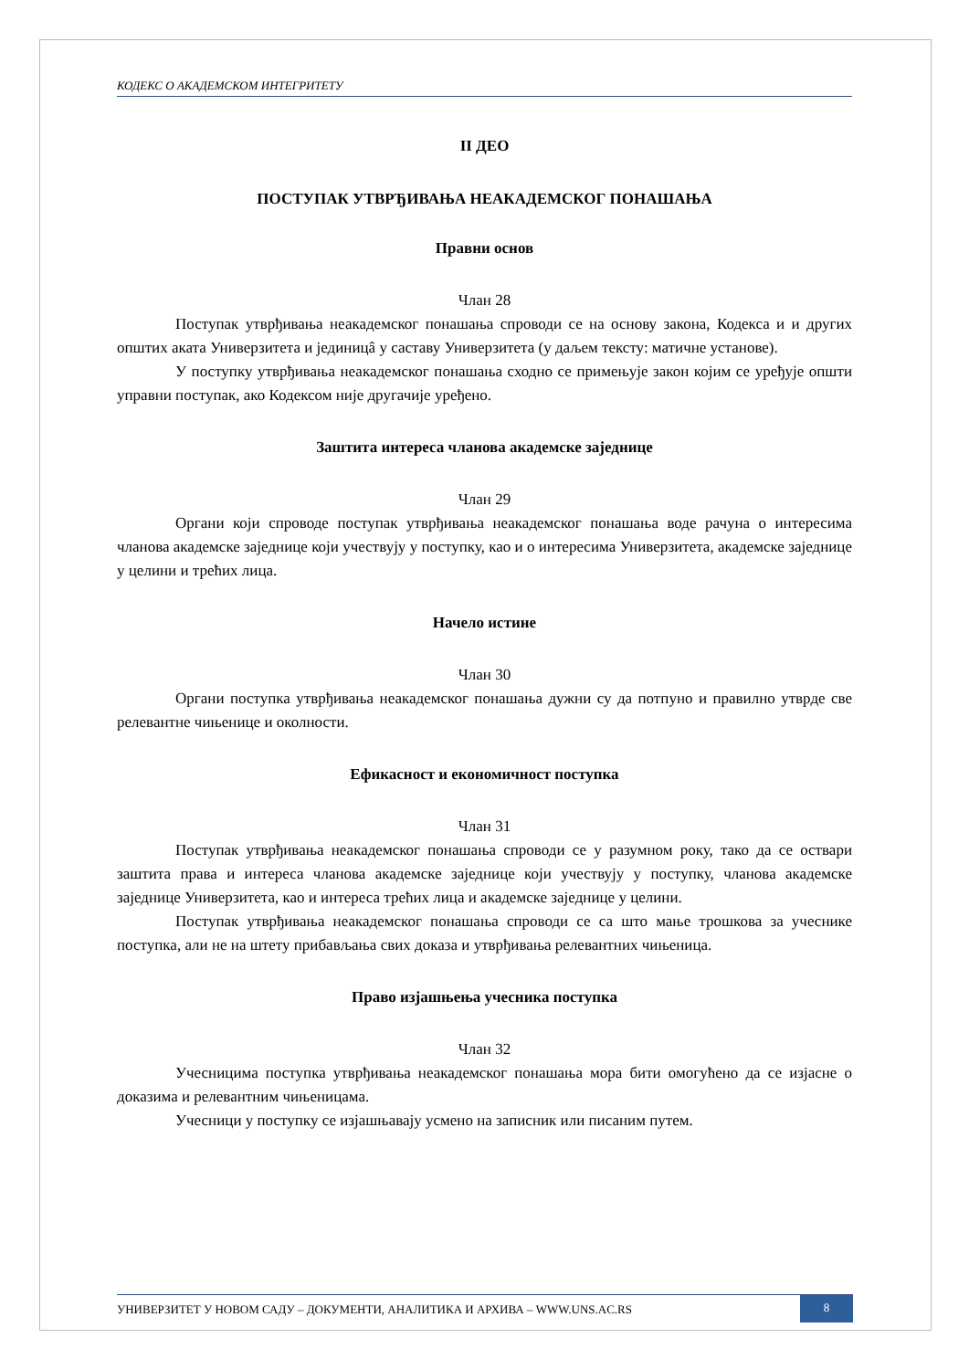КОДЕКС О АКАДЕМСКОМ ИНТЕГРИТЕТУ
II ДЕО
ПОСТУПАК УТВРЂИВАЊА НЕАКАДЕМСКОГ ПОНАШАЊА
Правни основ
Члан 28
Поступак утврђивања неакадемског понашања спроводи се на основу закона, Кодекса и и других општих аката Универзитета и јединицâ у саставу Универзитета (у даљем тексту: матичне установе).
У поступку утврђивања неакадемског понашања сходно се примењује закон којим се уређује општи управни поступак, ако Кодексом није другачије уређено.
Заштита интереса чланова академске заједнице
Члан 29
Органи који спроводе поступак утврђивања неакадемског понашања воде рачуна о интересима чланова академске заједнице који учествују у поступку, као и о интересима Универзитета, академске заједнице у целини и трећих лица.
Начело истине
Члан 30
Органи поступка утврђивања неакадемског понашања дужни су да потпуно и правилно утврде све релевантне чињенице и околности.
Ефикасност и економичност поступка
Члан 31
Поступак утврђивања неакадемског понашања спроводи се у разумном року, тако да се оствари заштита права и интереса чланова академске заједнице који учествују у поступку, чланова академске заједнице Универзитета, као и интереса трећих лица и академске заједнице у целини.
Поступак утврђивања неакадемског понашања спроводи се са што мање трошкова за учеснике поступка, али не на штету прибављања свих доказа и утврђивања релевантних чињеница.
Право изјашњења учесника поступка
Члан 32
Учесницима поступка утврђивања неакадемског понашања мора бити омогућено да се изјасне о доказима и релевантним чињеницама.
Учесници у поступку се изјашњавају усмено на записник или писаним путем.
УНИВЕРЗИТЕТ У НОВОМ САДУ – ДОКУМЕНТИ, АНАЛИТИКА И АРХИВА – WWW.UNS.AC.RS 8